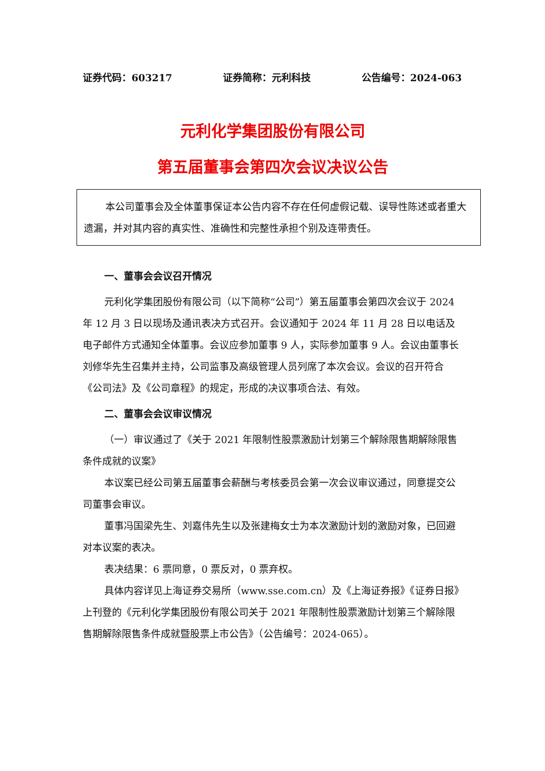证券代码：603217 证券简称：元利科技 公告编号：2024-063
元利化学集团股份有限公司
第五届董事会第四次会议决议公告
本公司董事会及全体董事保证本公告内容不存在任何虚假记载、误导性陈述或者重大遗漏，并对其内容的真实性、准确性和完整性承担个别及连带责任。
一、董事会会议召开情况
元利化学集团股份有限公司（以下简称“公司”）第五届董事会第四次会议于 2024 年 12 月 3 日以现场及通讯表决方式召开。会议通知于 2024 年 11 月 28 日以电话及电子邮件方式通知全体董事。会议应参加董事 9 人，实际参加董事 9 人。会议由董事长刘修华先生召集并主持，公司监事及高级管理人员列席了本次会议。会议的召开符合《公司法》及《公司章程》的规定，形成的决议事项合法、有效。
二、董事会会议审议情况
（一）审议通过了《关于 2021 年限制性股票激励计划第三个解除限售期解除限售条件成就的议案》
本议案已经公司第五届董事会薪酬与考核委员会第一次会议审议通过，同意提交公司董事会审议。
董事冯国梁先生、刘嘉伟先生以及张建梅女士为本次激励计划的激励对象，已回避对本议案的表决。
表决结果：6 票同意，0 票反对，0 票弃权。
具体内容详见上海证券交易所（www.sse.com.cn）及《上海证券报》《证券日报》上刊登的《元利化学集团股份有限公司关于 2021 年限制性股票激励计划第三个解除限售期解除限售条件成就暨股票上市公告》（公告编号：2024-065）。